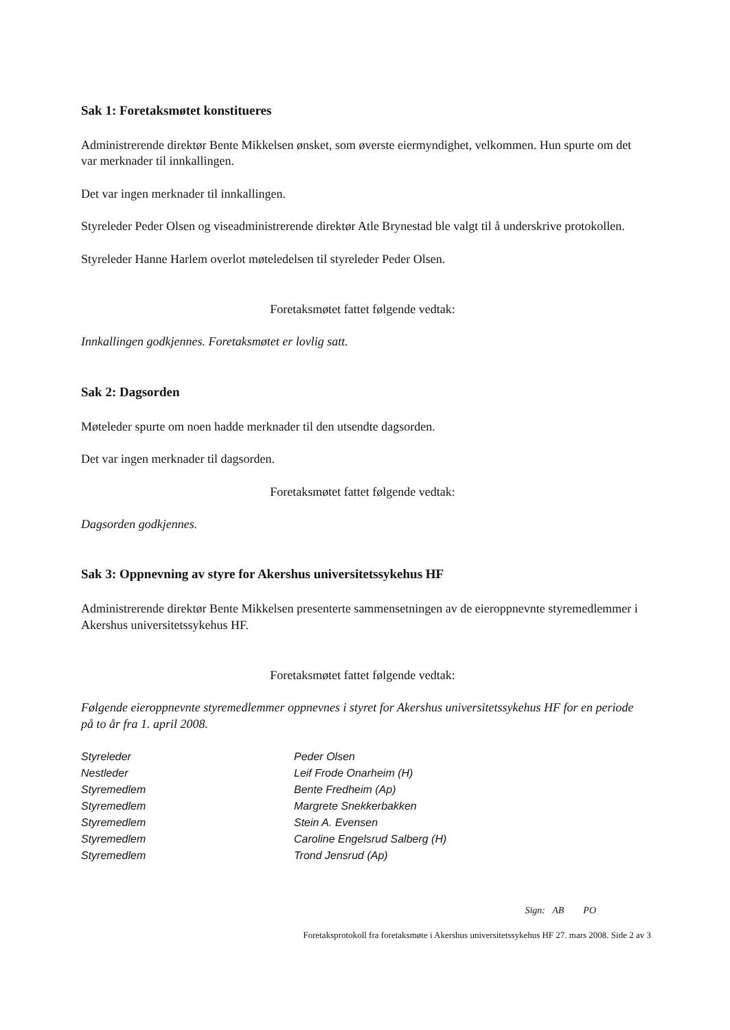Sak 1: Foretaksmøtet konstitueres
Administrerende direktør Bente Mikkelsen ønsket, som øverste eiermyndighet, velkommen. Hun spurte om det var merknader til innkallingen.
Det var ingen merknader til innkallingen.
Styreleder Peder Olsen og viseadministrerende direktør Atle Brynestad ble valgt til å underskrive protokollen.
Styreleder Hanne Harlem overlot møteledelsen til styreleder Peder Olsen.
Foretaksmøtet fattet følgende vedtak:
Innkallingen godkjennes. Foretaksmøtet er lovlig satt.
Sak 2: Dagsorden
Møteleder spurte om noen hadde merknader til den utsendte dagsorden.
Det var ingen merknader til dagsorden.
Foretaksmøtet fattet følgende vedtak:
Dagsorden godkjennes.
Sak 3: Oppnevning av styre for Akershus universitetssykehus HF
Administrerende direktør Bente Mikkelsen presenterte sammensetningen av de eieroppnevnte styremedlemmer i Akershus universitetssykehus HF.
Foretaksmøtet fattet følgende vedtak:
Følgende eieroppnevnte styremedlemmer oppnevnes i styret for Akershus universitetssykehus HF for en periode på to år fra 1. april 2008.
| Styreleder | Peder Olsen |
| Nestleder | Leif Frode Onarheim (H) |
| Styremedlem | Bente Fredheim (Ap) |
| Styremedlem | Margrete Snekkerbakken |
| Styremedlem | Stein A. Evensen |
| Styremedlem | Caroline Engelsrud Salberg (H) |
| Styremedlem | Trond Jensrud (Ap) |
Sign: AB PO
Foretaksprotokoll fra foretaksmøte i Akershus universitetssykehus HF 27. mars 2008. Side 2 av 3